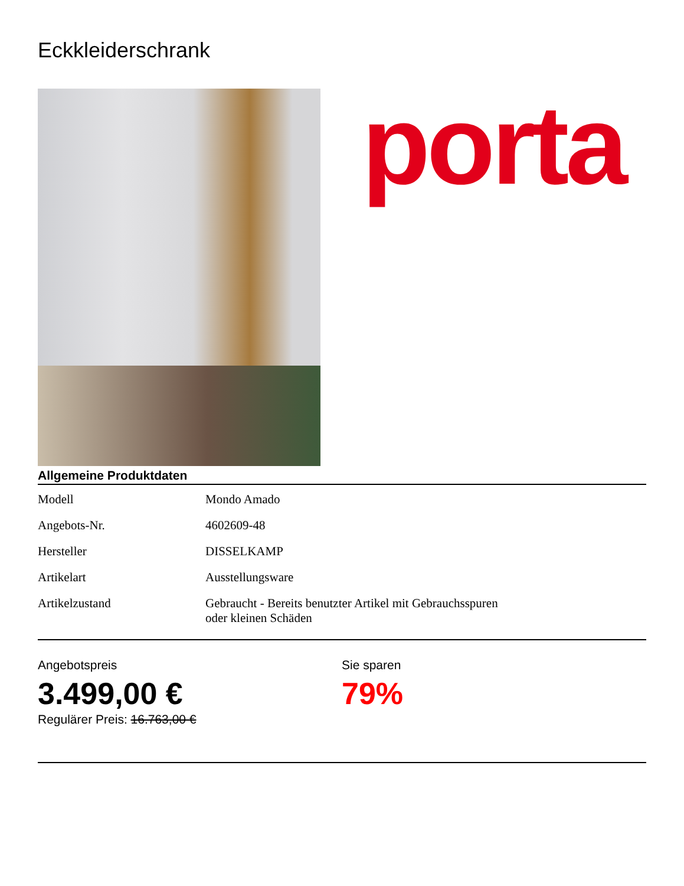Eckkleiderschrank
porta
Allgemeine Produktdaten
| Modell | Mondo Amado |
| Angebots-Nr. | 4602609-48 |
| Hersteller | DISSELKAMP |
| Artikelart | Ausstellungsware |
| Artikelzustand | Gebraucht - Bereits benutzter Artikel mit Gebrauchsspuren oder kleinen Schäden |
Angebotspreis
3.499,00 €
Regulärer Preis: 16.763,00 €
Sie sparen
79%